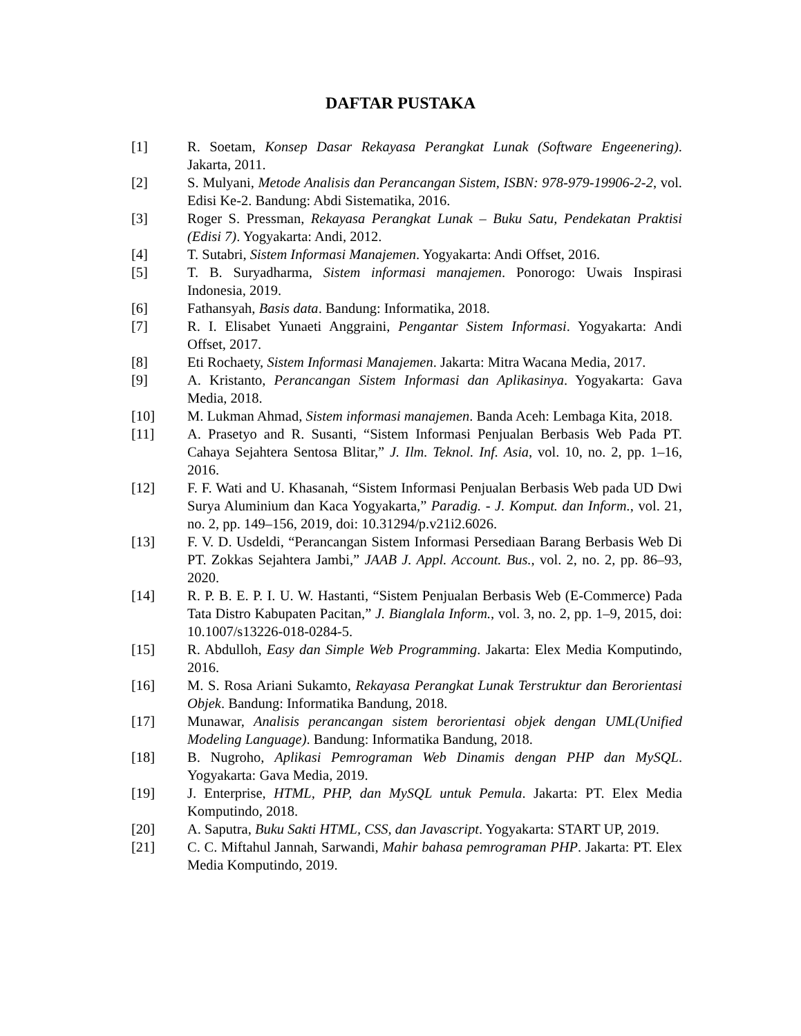DAFTAR PUSTAKA
[1] R. Soetam, Konsep Dasar Rekayasa Perangkat Lunak (Software Engeenering). Jakarta, 2011.
[2] S. Mulyani, Metode Analisis dan Perancangan Sistem, ISBN: 978-979-19906-2-2, vol. Edisi Ke-2. Bandung: Abdi Sistematika, 2016.
[3] Roger S. Pressman, Rekayasa Perangkat Lunak – Buku Satu, Pendekatan Praktisi (Edisi 7). Yogyakarta: Andi, 2012.
[4] T. Sutabri, Sistem Informasi Manajemen. Yogyakarta: Andi Offset, 2016.
[5] T. B. Suryadharma, Sistem informasi manajemen. Ponorogo: Uwais Inspirasi Indonesia, 2019.
[6] Fathansyah, Basis data. Bandung: Informatika, 2018.
[7] R. I. Elisabet Yunaeti Anggraini, Pengantar Sistem Informasi. Yogyakarta: Andi Offset, 2017.
[8] Eti Rochaety, Sistem Informasi Manajemen. Jakarta: Mitra Wacana Media, 2017.
[9] A. Kristanto, Perancangan Sistem Informasi dan Aplikasinya. Yogyakarta: Gava Media, 2018.
[10] M. Lukman Ahmad, Sistem informasi manajemen. Banda Aceh: Lembaga Kita, 2018.
[11] A. Prasetyo and R. Susanti, “Sistem Informasi Penjualan Berbasis Web Pada PT. Cahaya Sejahtera Sentosa Blitar,” J. Ilm. Teknol. Inf. Asia, vol. 10, no. 2, pp. 1–16, 2016.
[12] F. F. Wati and U. Khasanah, “Sistem Informasi Penjualan Berbasis Web pada UD Dwi Surya Aluminium dan Kaca Yogyakarta,” Paradig. - J. Komput. dan Inform., vol. 21, no. 2, pp. 149–156, 2019, doi: 10.31294/p.v21i2.6026.
[13] F. V. D. Usdeldi, “Perancangan Sistem Informasi Persediaan Barang Berbasis Web Di PT. Zokkas Sejahtera Jambi,” JAAB J. Appl. Account. Bus., vol. 2, no. 2, pp. 86–93, 2020.
[14] R. P. B. E. P. I. U. W. Hastanti, “Sistem Penjualan Berbasis Web (E-Commerce) Pada Tata Distro Kabupaten Pacitan,” J. Bianglala Inform., vol. 3, no. 2, pp. 1–9, 2015, doi: 10.1007/s13226-018-0284-5.
[15] R. Abdulloh, Easy dan Simple Web Programming. Jakarta: Elex Media Komputindo, 2016.
[16] M. S. Rosa Ariani Sukamto, Rekayasa Perangkat Lunak Terstruktur dan Berorientasi Objek. Bandung: Informatika Bandung, 2018.
[17] Munawar, Analisis perancangan sistem berorientasi objek dengan UML(Unified Modeling Language). Bandung: Informatika Bandung, 2018.
[18] B. Nugroho, Aplikasi Pemrograman Web Dinamis dengan PHP dan MySQL. Yogyakarta: Gava Media, 2019.
[19] J. Enterprise, HTML, PHP, dan MySQL untuk Pemula. Jakarta: PT. Elex Media Komputindo, 2018.
[20] A. Saputra, Buku Sakti HTML, CSS, dan Javascript. Yogyakarta: START UP, 2019.
[21] C. C. Miftahul Jannah, Sarwandi, Mahir bahasa pemrograman PHP. Jakarta: PT. Elex Media Komputindo, 2019.